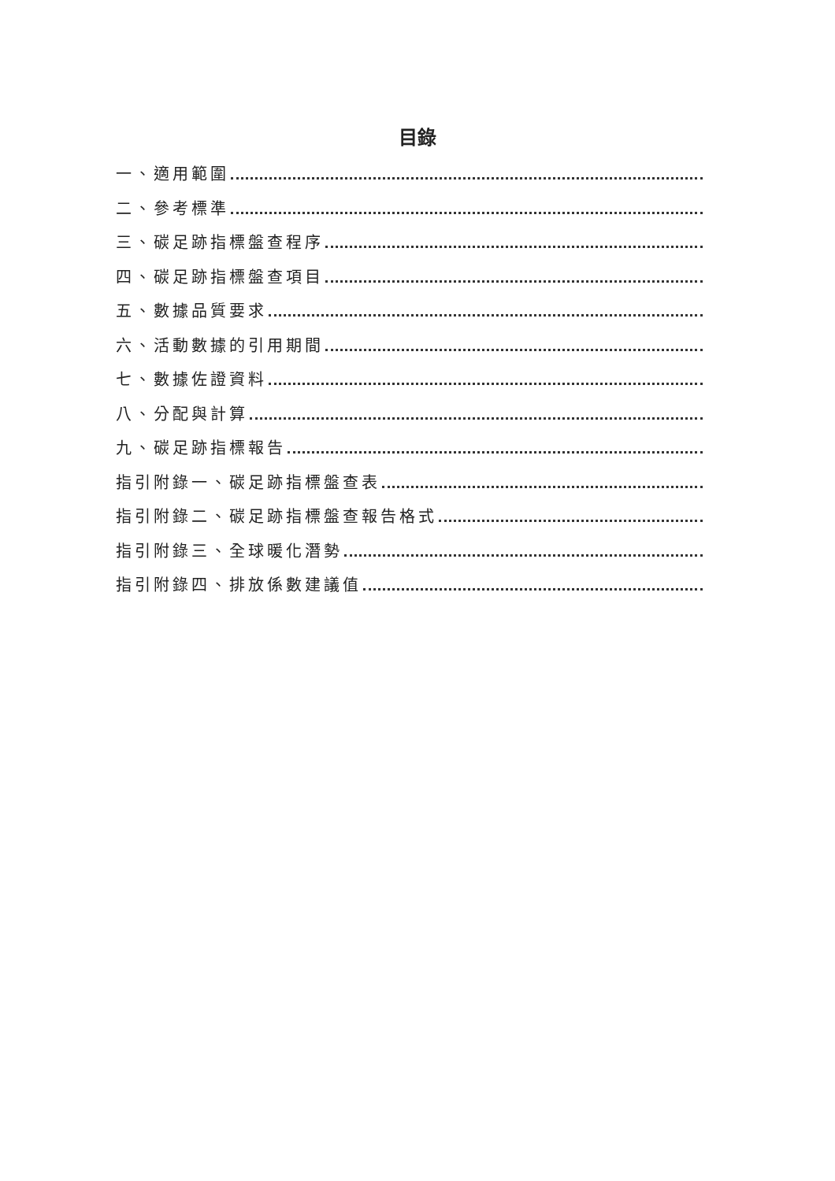目錄
一、適用範圍
二、參考標準
三、碳足跡指標盤查程序
四、碳足跡指標盤查項目
五、數據品質要求
六、活動數據的引用期間
七、數據佐證資料
八、分配與計算
九、碳足跡指標報告
指引附錄一、碳足跡指標盤查表
指引附錄二、碳足跡指標盤查報告格式
指引附錄三、全球暖化潛勢
指引附錄四、排放係數建議值